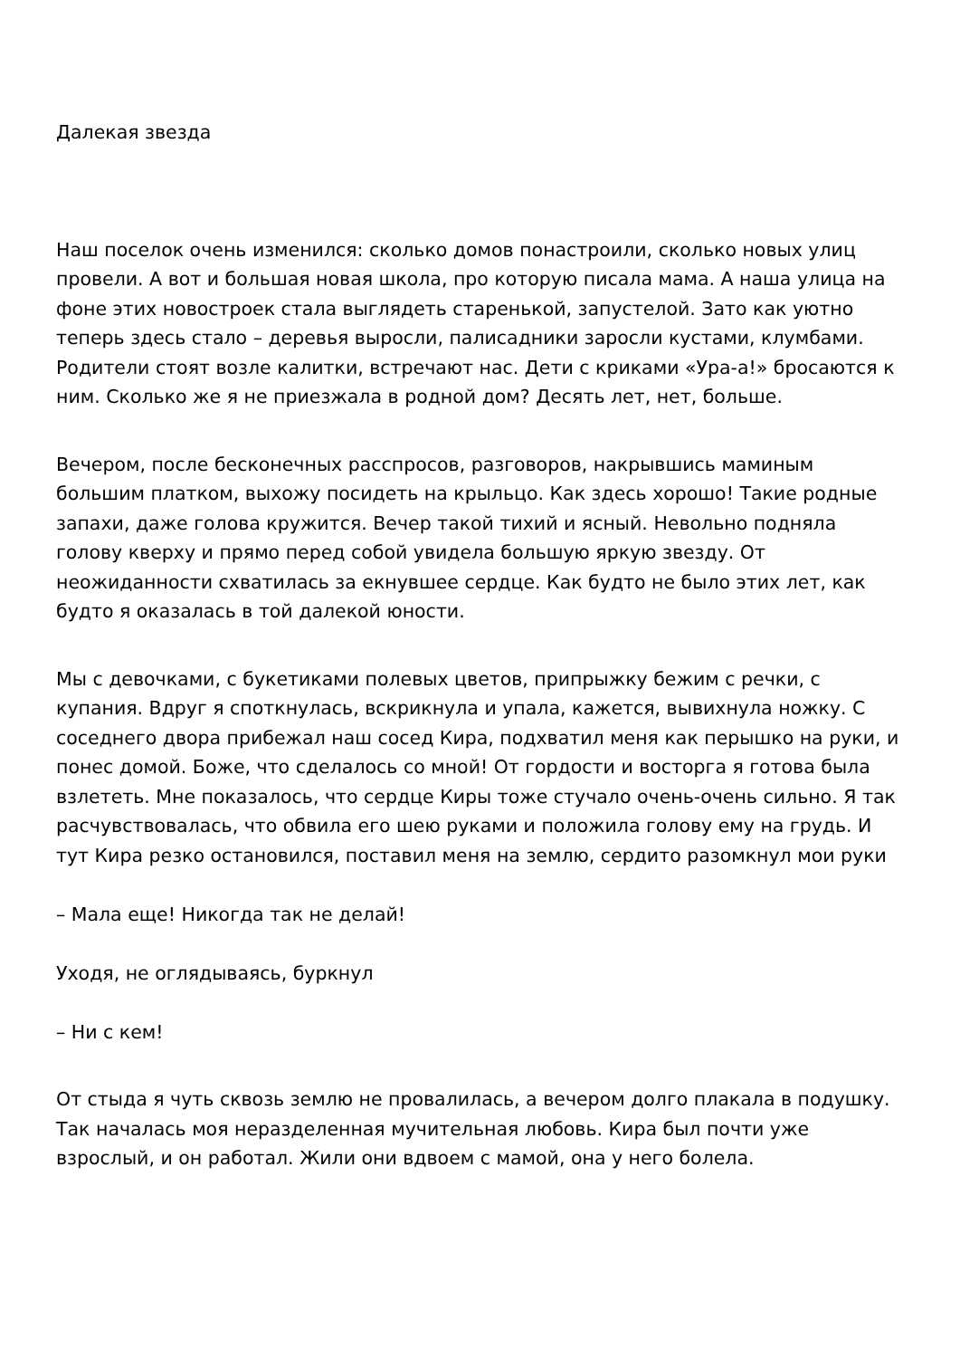Далекая звезда
Наш поселок очень изменился: сколько домов понастроили, сколько новых улиц провели. А вот и большая новая школа, про которую писала мама. А наша улица на фоне этих новостроек стала выглядеть старенькой, запустелой. Зато как уютно теперь здесь стало – деревья выросли, палисадники заросли кустами, клумбами. Родители стоят возле калитки, встречают нас. Дети с криками «Ура-а!» бросаются к ним. Сколько же я не приезжала в родной дом? Десять лет, нет, больше.
Вечером, после бесконечных расспросов, разговоров, накрывшись маминым большим платком, выхожу посидеть на крыльцо. Как здесь хорошо! Такие родные запахи, даже голова кружится. Вечер такой тихий и ясный. Невольно подняла голову кверху и прямо перед собой увидела большую яркую звезду. От неожиданности схватилась за екнувшее сердце. Как будто не было этих лет, как будто я оказалась в той далекой юности.
Мы с девочками, с букетиками полевых цветов, припрыжку бежим с речки, с купания. Вдруг я споткнулась, вскрикнула и упала, кажется, вывихнула ножку. С соседнего двора прибежал наш сосед Кира, подхватил меня как перышко на руки, и понес домой. Боже, что сделалось со мной! От гордости и восторга я готова была взлететь. Мне показалось, что сердце Киры тоже стучало очень-очень сильно. Я так расчувствовалась, что обвила его шею руками и положила голову ему на грудь. И тут Кира резко остановился, поставил меня на землю, сердито разомкнул мои руки
– Мала еще! Никогда так не делай!
Уходя, не оглядываясь, буркнул
– Ни с кем!
От стыда я чуть сквозь землю не провалилась, а вечером долго плакала в подушку. Так началась моя неразделенная мучительная любовь. Кира был почти уже взрослый, и он работал. Жили они вдвоем с мамой, она у него болела.